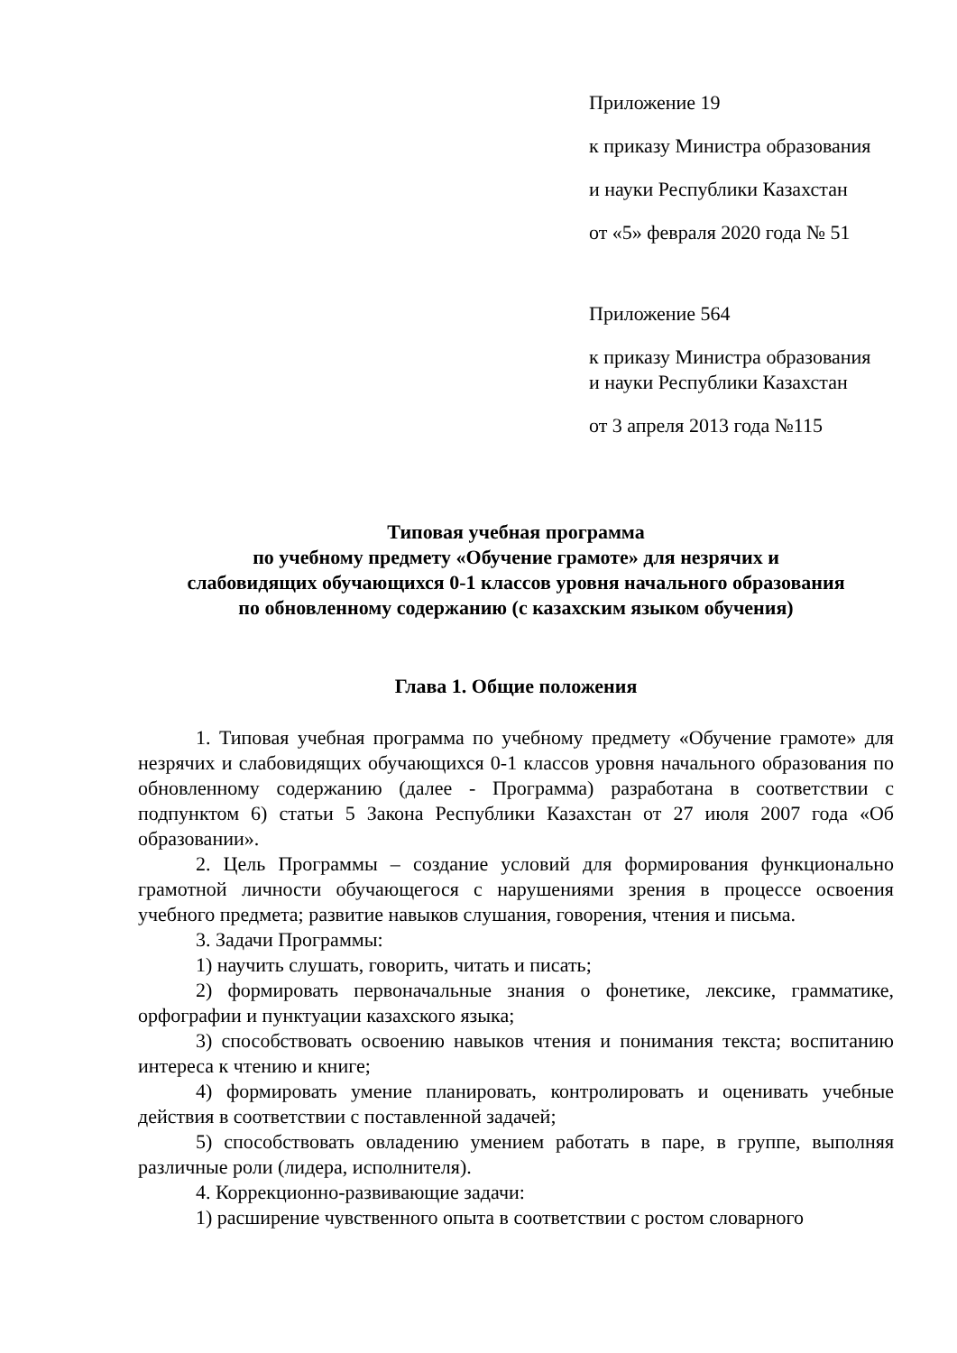Приложение 19
к приказу Министра образования
и науки Республики Казахстан
от «5» февраля 2020 года № 51
Приложение 564
к приказу Министра образования
и науки Республики Казахстан
от 3 апреля 2013 года №115
Типовая учебная программа
по учебному предмету «Обучение грамоте» для незрячих и
слабовидящих обучающихся 0-1 классов уровня начального образования
по обновленному содержанию (с казахским языком обучения)
Глава 1. Общие положения
1. Типовая учебная программа по учебному предмету «Обучение грамоте» для незрячих и слабовидящих обучающихся 0-1 классов уровня начального образования по обновленному содержанию (далее - Программа) разработана в соответствии с подпунктом 6) статьи 5 Закона Республики Казахстан от 27 июля 2007 года «Об образовании».
2. Цель Программы – создание условий для формирования функционально грамотной личности обучающегося с нарушениями зрения в процессе освоения учебного предмета; развитие навыков слушания, говорения, чтения и письма.
3. Задачи Программы:
1) научить слушать, говорить, читать и писать;
2) формировать первоначальные знания о фонетике, лексике, грамматике, орфографии и пунктуации казахского языка;
3) способствовать освоению навыков чтения и понимания текста; воспитанию интереса к чтению и книге;
4) формировать умение планировать, контролировать и оценивать учебные действия в соответствии с поставленной задачей;
5) способствовать овладению умением работать в паре, в группе, выполняя различные роли (лидера, исполнителя).
4. Коррекционно-развивающие задачи:
1) расширение чувственного опыта в соответствии с ростом словарного